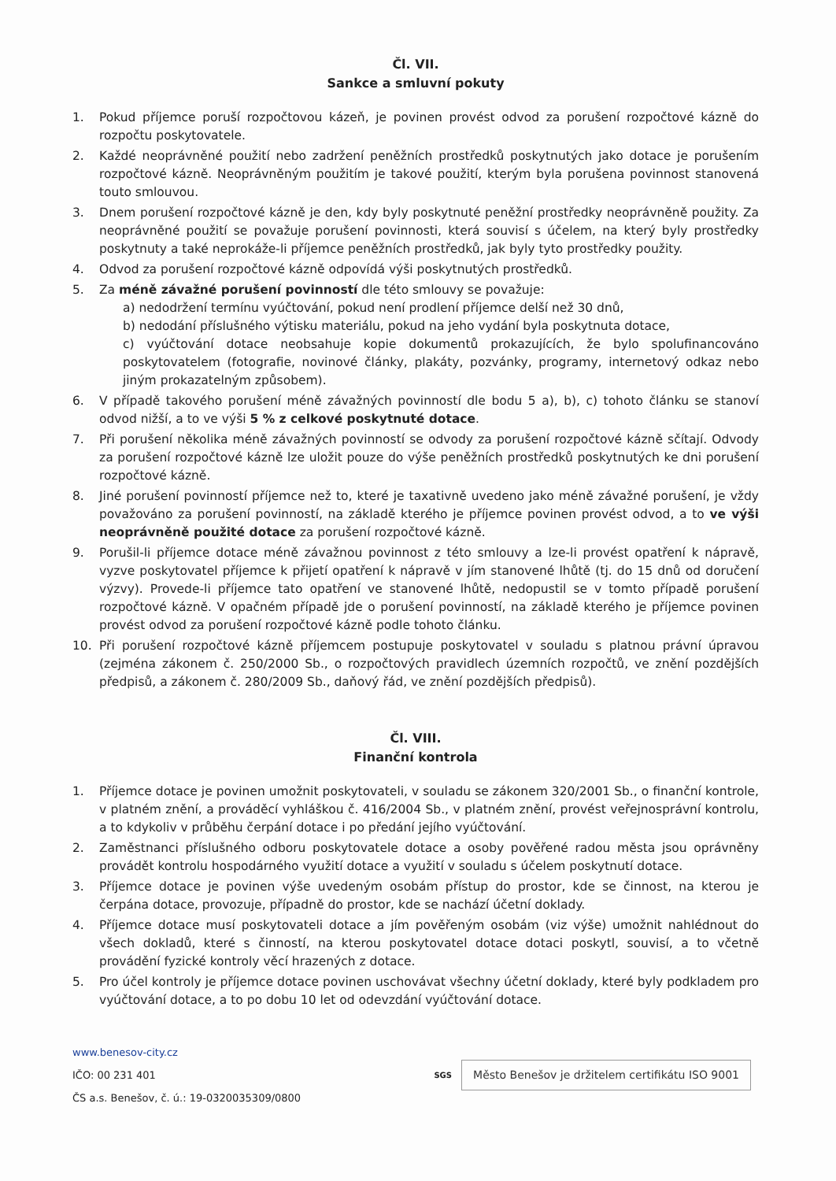Čl. VII.
Sankce a smluvní pokuty
1. Pokud příjemce poruší rozpočtovou kázeň, je povinen provést odvod za porušení rozpočtové kázně do rozpočtu poskytovatele.
2. Každé neoprávněné použití nebo zadržení peněžních prostředků poskytnutých jako dotace je porušením rozpočtové kázně. Neoprávněným použitím je takové použití, kterým byla porušena povinnost stanovená touto smlouvou.
3. Dnem porušení rozpočtové kázně je den, kdy byly poskytnuté peněžní prostředky neoprávněně použity. Za neoprávněné použití se považuje porušení povinnosti, která souvisí s účelem, na který byly prostředky poskytnuty a také neprokáže-li příjemce peněžních prostředků, jak byly tyto prostředky použity.
4. Odvod za porušení rozpočtové kázně odpovídá výši poskytnutých prostředků.
5. Za méně závažné porušení povinností dle této smlouvy se považuje:
a) nedodržení termínu vyúčtování, pokud není prodlení příjemce delší než 30 dnů,
b) nedodání příslušného výtisku materiálu, pokud na jeho vydání byla poskytnuta dotace,
c) vyúčtování dotace neobsahuje kopie dokumentů prokazujících, že bylo spolufinancováno poskytovatelem (fotografie, novinové články, plakáty, pozvánky, programy, internetový odkaz nebo jiným prokazatelným způsobem).
6. V případě takového porušení méně závažných povinností dle bodu 5 a), b), c) tohoto článku se stanoví odvod nižší, a to ve výši 5 % z celkové poskytnuté dotace.
7. Při porušení několika méně závažných povinností se odvody za porušení rozpočtové kázně sčítají. Odvody za porušení rozpočtové kázně lze uložit pouze do výše peněžních prostředků poskytnutých ke dni porušení rozpočtové kázně.
8. Jiné porušení povinností příjemce než to, které je taxativně uvedeno jako méně závažné porušení, je vždy považováno za porušení povinností, na základě kterého je příjemce povinen provést odvod, a to ve výši neoprávněně použité dotace za porušení rozpočtové kázně.
9. Porušil-li příjemce dotace méně závažnou povinnost z této smlouvy a lze-li provést opatření k nápravě, vyzve poskytovatel příjemce k přijetí opatření k nápravě v jím stanovené lhůtě (tj. do 15 dnů od doručení výzvy). Provede-li příjemce tato opatření ve stanovené lhůtě, nedopustil se v tomto případě porušení rozpočtové kázně. V opačném případě jde o porušení povinností, na základě kterého je příjemce povinen provést odvod za porušení rozpočtové kázně podle tohoto článku.
10. Při porušení rozpočtové kázně příjemcem postupuje poskytovatel v souladu s platnou právní úpravou (zejména zákonem č. 250/2000 Sb., o rozpočtových pravidlech územních rozpočtů, ve znění pozdějších předpisů, a zákonem č. 280/2009 Sb., daňový řád, ve znění pozdějších předpisů).
Čl. VIII.
Finanční kontrola
1. Příjemce dotace je povinen umožnit poskytovateli, v souladu se zákonem 320/2001 Sb., o finanční kontrole, v platném znění, a prováděcí vyhláškou č. 416/2004 Sb., v platném znění, provést veřejnosprávní kontrolu, a to kdykoliv v průběhu čerpání dotace i po předání jejího vyúčtování.
2. Zaměstnanci příslušného odboru poskytovatele dotace a osoby pověřené radou města jsou oprávněny provádět kontrolu hospodárného využití dotace a využití v souladu s účelem poskytnutí dotace.
3. Příjemce dotace je povinen výše uvedeným osobám přístup do prostor, kde se činnost, na kterou je čerpána dotace, provozuje, případně do prostor, kde se nachází účetní doklady.
4. Příjemce dotace musí poskytovateli dotace a jím pověřeným osobám (viz výše) umožnit nahlédnout do všech dokladů, které s činností, na kterou poskytovatel dotace dotaci poskytl, souvisí, a to včetně provádění fyzické kontroly věcí hrazených z dotace.
5. Pro účel kontroly je příjemce dotace povinen uschovávat všechny účetní doklady, které byly podkladem pro vyúčtování dotace, a to po dobu 10 let od odevzdání vyúčtování dotace.
www.benesov-city.cz
IČO: 00 231 401
ČS a.s. Benešov, č. ú.: 19-0320035309/0800
SGS Město Benešov je držitelem certifikátu ISO 9001